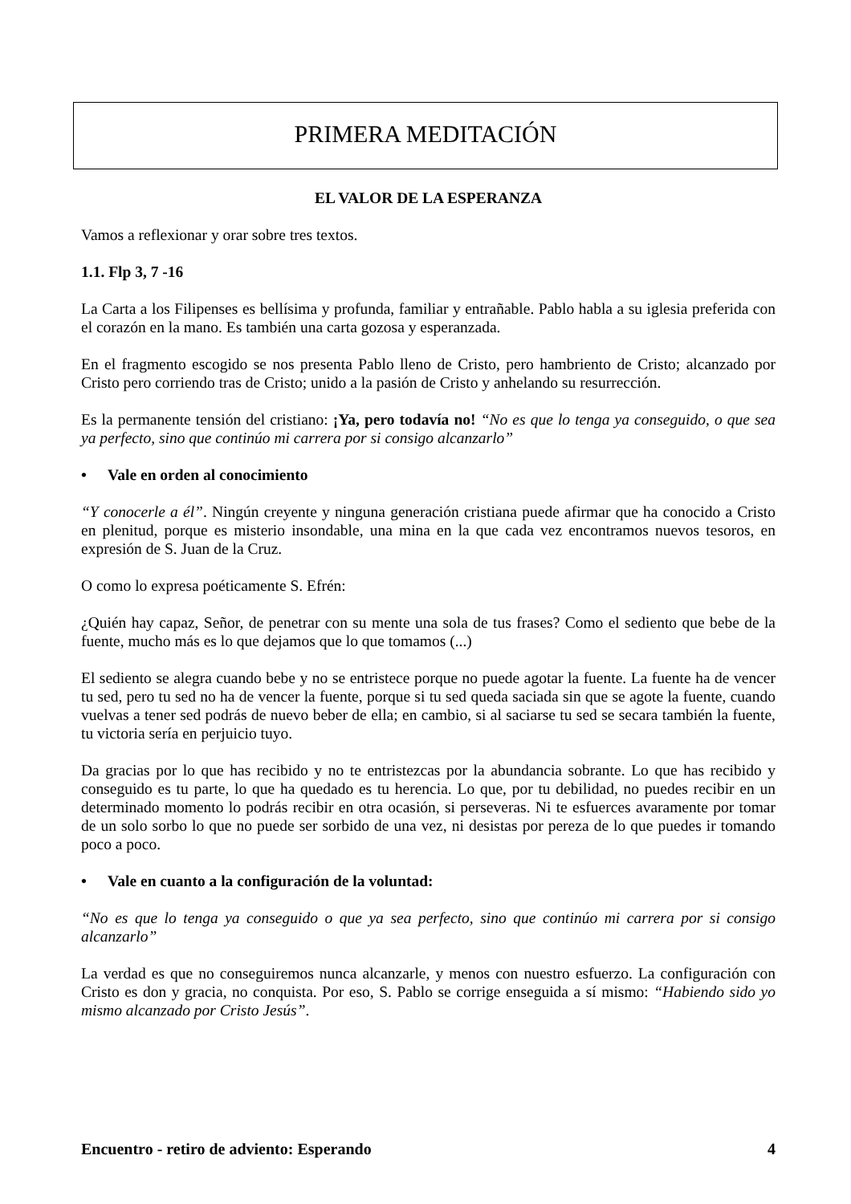PRIMERA MEDITACIÓN
EL VALOR DE LA ESPERANZA
Vamos a reflexionar y orar sobre tres textos.
1.1. Flp 3, 7 -16
La Carta a los Filipenses es bellísima y profunda, familiar y entrañable. Pablo habla a su iglesia preferida con el corazón en la mano. Es también una carta gozosa y esperanzada.
En el fragmento escogido se nos presenta Pablo lleno de Cristo, pero hambriento de Cristo; alcanzado por Cristo pero corriendo tras de Cristo; unido a la pasión de Cristo y anhelando su resurrección.
Es la permanente tensión del cristiano: ¡Ya, pero todavía no! “No es que lo tenga ya conseguido, o que sea ya perfecto, sino que continúo mi carrera por si consigo alcanzarlo”
• Vale en orden al conocimiento
“Y conocerle a él”. Ningún creyente y ninguna generación cristiana puede afirmar que ha conocido a Cristo en plenitud, porque es misterio insondable, una mina en la que cada vez encontramos nuevos tesoros, en expresión de S. Juan de la Cruz.
O como lo expresa poéticamente S. Efrén:
¿Quién hay capaz, Señor, de penetrar con su mente una sola de tus frases? Como el sediento que bebe de la fuente, mucho más es lo que dejamos que lo que tomamos (...)
El sediento se alegra cuando bebe y no se entristece porque no puede agotar la fuente. La fuente ha de vencer tu sed, pero tu sed no ha de vencer la fuente, porque si tu sed queda saciada sin que se agote la fuente, cuando vuelvas a tener sed podrás de nuevo beber de ella; en cambio, si al saciarse tu sed se secara también la fuente, tu victoria sería en perjuicio tuyo.
Da gracias por lo que has recibido y no te entristezcas por la abundancia sobrante. Lo que has recibido y conseguido es tu parte, lo que ha quedado es tu herencia. Lo que, por tu debilidad, no puedes recibir en un determinado momento lo podrás recibir en otra ocasión, si perseveras. Ni te esfuerces avaramente por tomar de un solo sorbo lo que no puede ser sorbido de una vez, ni desistas por pereza de lo que puedes ir tomando poco a poco.
• Vale en cuanto a la configuración de la voluntad:
“No es que lo tenga ya conseguido o que ya sea perfecto, sino que continúo mi carrera por si consigo alcanzarlo”
La verdad es que no conseguiremos nunca alcanzarle, y menos con nuestro esfuerzo. La configuración con Cristo es don y gracia, no conquista. Por eso, S. Pablo se corrige enseguida a sí mismo: “Habiendo sido yo mismo alcanzado por Cristo Jesús”.
Encuentro - retiro de adviento: Esperando 4